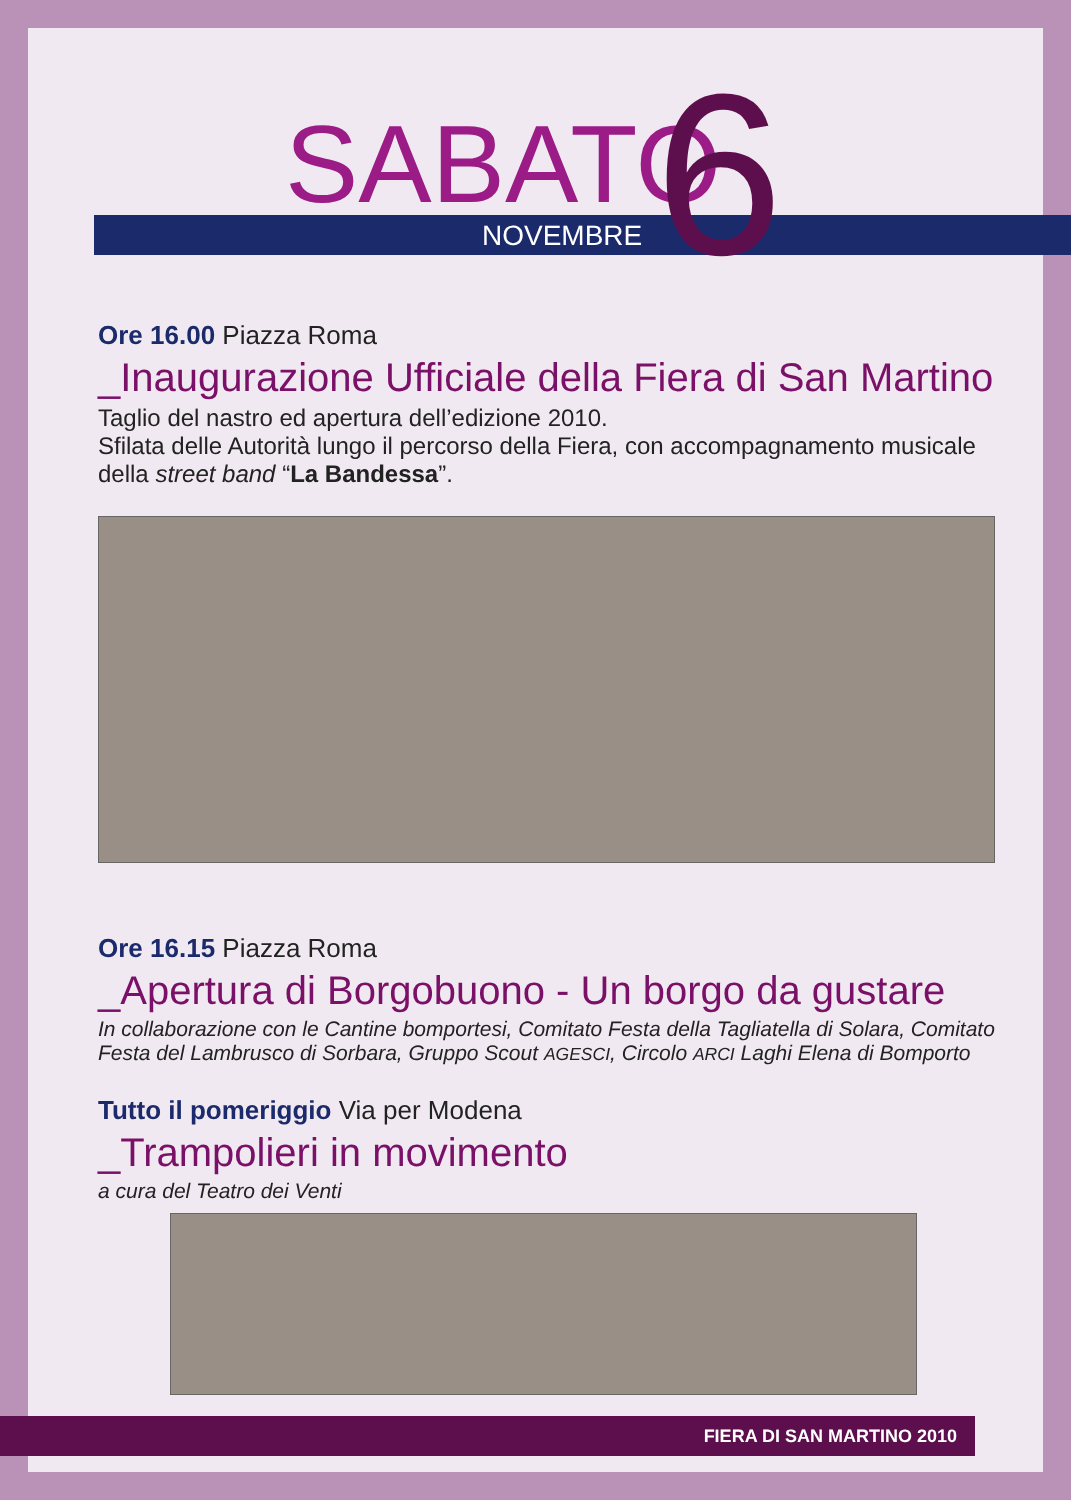SABATO
NOVEMBRE 6
Ore 16.00 Piazza Roma
_Inaugurazione Ufficiale della Fiera di San Martino
Taglio del nastro ed apertura dell’edizione 2010.
Sfilata delle Autorità lungo il percorso della Fiera, con accompagnamento musicale della street band “La Bandessa”.
Ore 16.15 Piazza Roma
_Apertura di Borgobuono - Un borgo da gustare
In collaborazione con le Cantine bomportesi, Comitato Festa della Tagliatella di Solara, Comitato Festa del Lambrusco di Sorbara, Gruppo Scout AGESCI, Circolo ARCI Laghi Elena di Bomporto
Tutto il pomeriggio Via per Modena
_Trampolieri in movimento
a cura del Teatro dei Venti
FIERA DI SAN MARTINO 2010